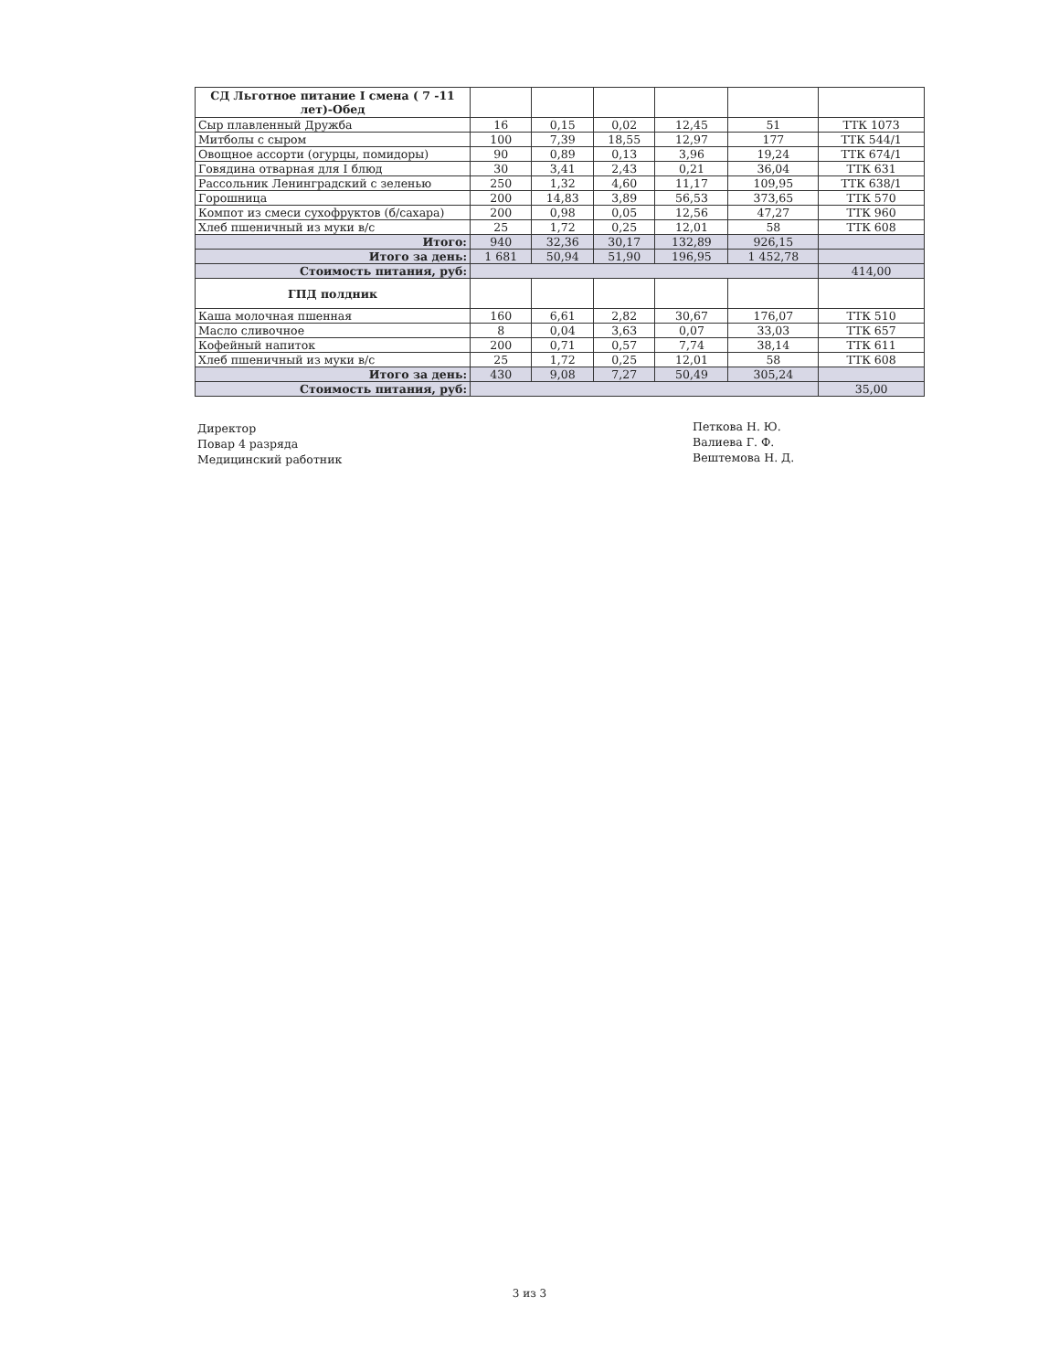| СД Льготное питание I смена ( 7 -11 лет)-Обед | | | | | | |
| Сыр плавленный Дружба | 16 | 0,15 | 0,02 | 12,45 | 51 | ТТК 1073 |
| Митболы с сыром | 100 | 7,39 | 18,55 | 12,97 | 177 | ТТК 544/1 |
| Овощное ассорти (огурцы, помидоры) | 90 | 0,89 | 0,13 | 3,96 | 19,24 | ТТК 674/1 |
| Говядина отварная для I блюд | 30 | 3,41 | 2,43 | 0,21 | 36,04 | ТТК 631 |
| Рассольник Ленинградский с зеленью | 250 | 1,32 | 4,60 | 11,17 | 109,95 | ТТК 638/1 |
| Горошница | 200 | 14,83 | 3,89 | 56,53 | 373,65 | ТТК 570 |
| Компот из смеси сухофруктов (б/сахара) | 200 | 0,98 | 0,05 | 12,56 | 47,27 | ТТК 960 |
| Хлеб пшеничный из муки в/с | 25 | 1,72 | 0,25 | 12,01 | 58 | ТТК 608 |
| Итого: | 940 | 32,36 | 30,17 | 132,89 | 926,15 | |
| Итого за день: | 1 681 | 50,94 | 51,90 | 196,95 | 1 452,78 | |
| Стоимость питания, руб: | | | | | | 414,00 |
| ГПД полдник | | | | | | |
| Каша молочная пшенная | 160 | 6,61 | 2,82 | 30,67 | 176,07 | ТТК 510 |
| Масло сливочное | 8 | 0,04 | 3,63 | 0,07 | 33,03 | ТТК 657 |
| Кофейный напиток | 200 | 0,71 | 0,57 | 7,74 | 38,14 | ТТК 611 |
| Хлеб пшеничный из муки в/с | 25 | 1,72 | 0,25 | 12,01 | 58 | ТТК 608 |
| Итого за день: | 430 | 9,08 | 7,27 | 50,49 | 305,24 | |
| Стоимость питания, руб: | | | | | | 35,00 |
Директор
Повар 4 разряда
Медицинский работник
Петкова Н. Ю.
Валиева Г. Ф.
Вештемова Н. Д.
3 из 3